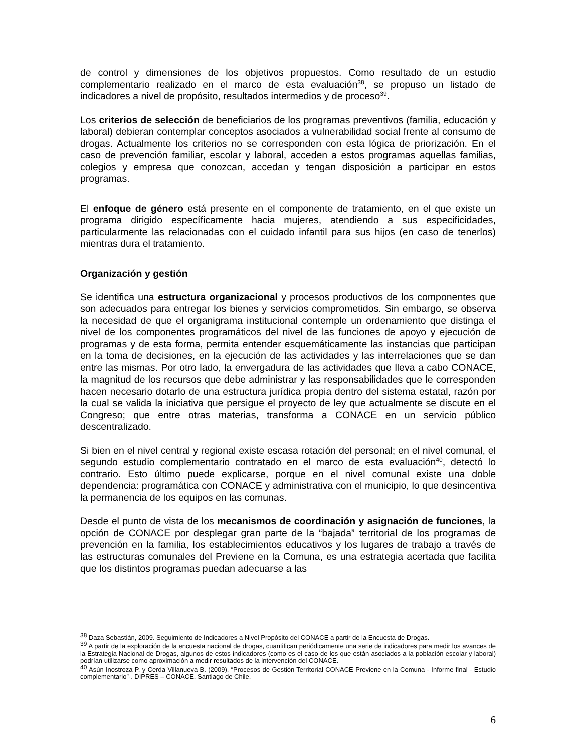de control y dimensiones de los objetivos propuestos. Como resultado de un estudio complementario realizado en el marco de esta evaluación<sup>38</sup>, se propuso un listado de indicadores a nivel de propósito, resultados intermedios y de proceso<sup>39</sup>.
Los criterios de selección de beneficiarios de los programas preventivos (familia, educación y laboral) debieran contemplar conceptos asociados a vulnerabilidad social frente al consumo de drogas. Actualmente los criterios no se corresponden con esta lógica de priorización. En el caso de prevención familiar, escolar y laboral, acceden a estos programas aquellas familias, colegios y empresa que conozcan, accedan y tengan disposición a participar en estos programas.
El enfoque de género está presente en el componente de tratamiento, en el que existe un programa dirigido específicamente hacia mujeres, atendiendo a sus especificidades, particularmente las relacionadas con el cuidado infantil para sus hijos (en caso de tenerlos) mientras dura el tratamiento.
Organización y gestión
Se identifica una estructura organizacional y procesos productivos de los componentes que son adecuados para entregar los bienes y servicios comprometidos. Sin embargo, se observa la necesidad de que el organigrama institucional contemple un ordenamiento que distinga el nivel de los componentes programáticos del nivel de las funciones de apoyo y ejecución de programas y de esta forma, permita entender esquemáticamente las instancias que participan en la toma de decisiones, en la ejecución de las actividades y las interrelaciones que se dan entre las mismas. Por otro lado, la envergadura de las actividades que lleva a cabo CONACE, la magnitud de los recursos que debe administrar y las responsabilidades que le corresponden hacen necesario dotarlo de una estructura jurídica propia dentro del sistema estatal, razón por la cual se valida la iniciativa que persigue el proyecto de ley que actualmente se discute en el Congreso; que entre otras materias, transforma a CONACE en un servicio público descentralizado.
Si bien en el nivel central y regional existe escasa rotación del personal; en el nivel comunal, el segundo estudio complementario contratado en el marco de esta evaluación<sup>40</sup>, detectó lo contrario. Esto último puede explicarse, porque en el nivel comunal existe una doble dependencia: programática con CONACE y administrativa con el municipio, lo que desincentiva la permanencia de los equipos en las comunas.
Desde el punto de vista de los mecanismos de coordinación y asignación de funciones, la opción de CONACE por desplegar gran parte de la “bajada” territorial de los programas de prevención en la familia, los establecimientos educativos y los lugares de trabajo a través de las estructuras comunales del Previene en la Comuna, es una estrategia acertada que facilita que los distintos programas puedan adecuarse a las
<sup>38</sup> Daza Sebastián, 2009. Seguimiento de Indicadores a Nivel Propósito del CONACE a partir de la Encuesta de Drogas.
<sup>39</sup> A partir de la exploración de la encuesta nacional de drogas, cuantifican periódicamente una serie de indicadores para medir los avances de la Estrategia Nacional de Drogas, algunos de estos indicadores (como es el caso de los que están asociados a la población escolar y laboral) podrían utilizarse como aproximación a medir resultados de la intervención del CONACE.
<sup>40</sup> Asún Inostroza P. y Cerda Villanueva B. (2009). “Procesos de Gestión Territorial CONACE Previene en la Comuna - Informe final - Estudio complementario”-. DIPRES – CONACE. Santiago de Chile.
6